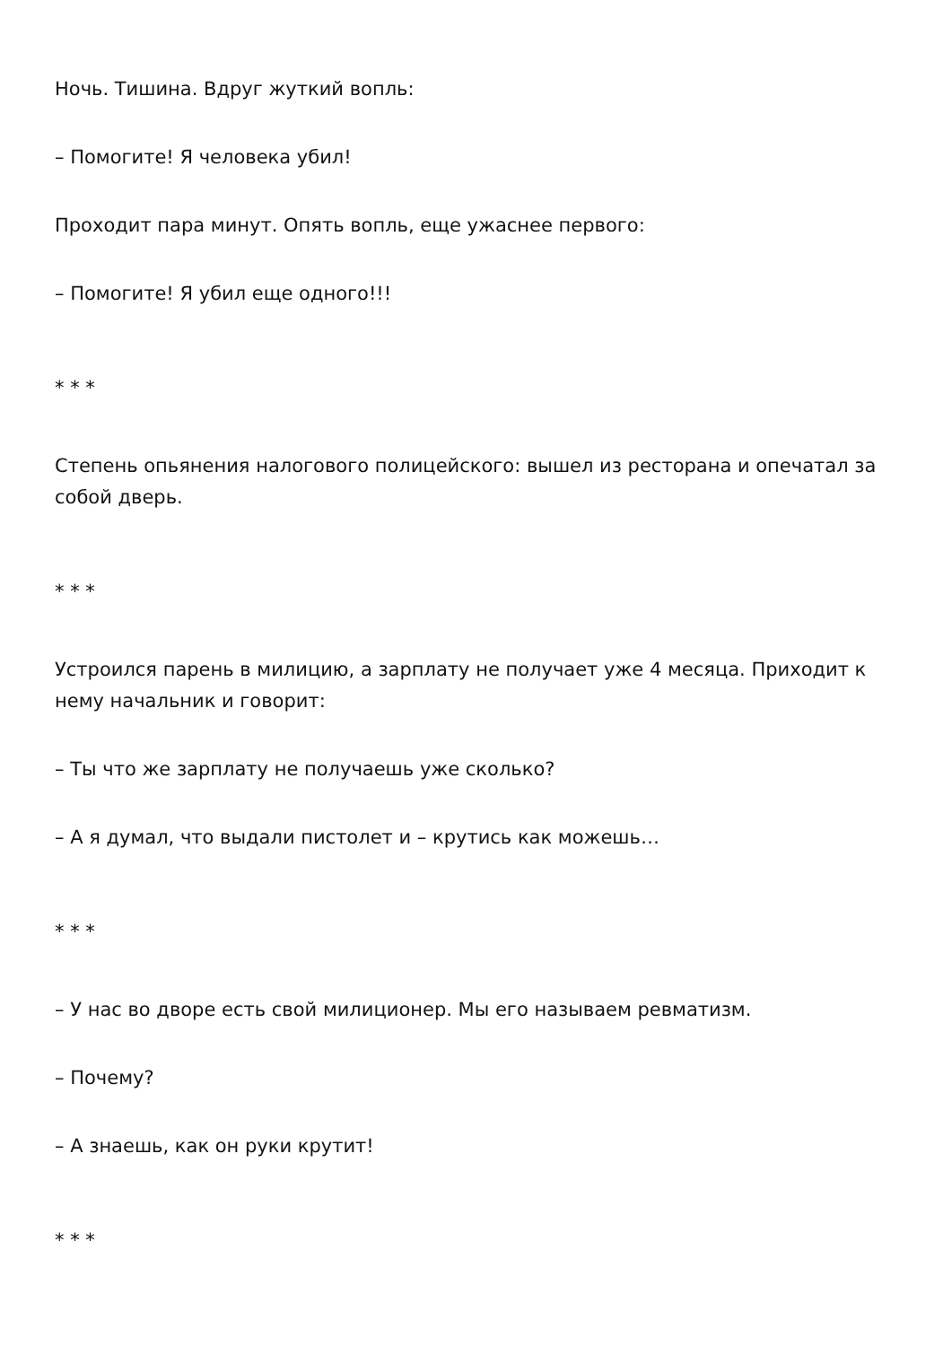Ночь. Тишина. Вдруг жуткий вопль:
– Помогите! Я человека убил!
Проходит пара минут. Опять вопль, еще ужаснее первого:
– Помогите! Я убил еще одного!!!
* * *
Степень опьянения налогового полицейского: вышел из ресторана и опечатал за собой дверь.
* * *
Устроился парень в милицию, а зарплату не получает уже 4 месяца. Приходит к нему начальник и говорит:
– Ты что же зарплату не получаешь уже сколько?
– А я думал, что выдали пистолет и – крутись как можешь…
* * *
– У нас во дворе есть свой милиционер. Мы его называем ревматизм.
– Почему?
– А знаешь, как он руки крутит!
* * *